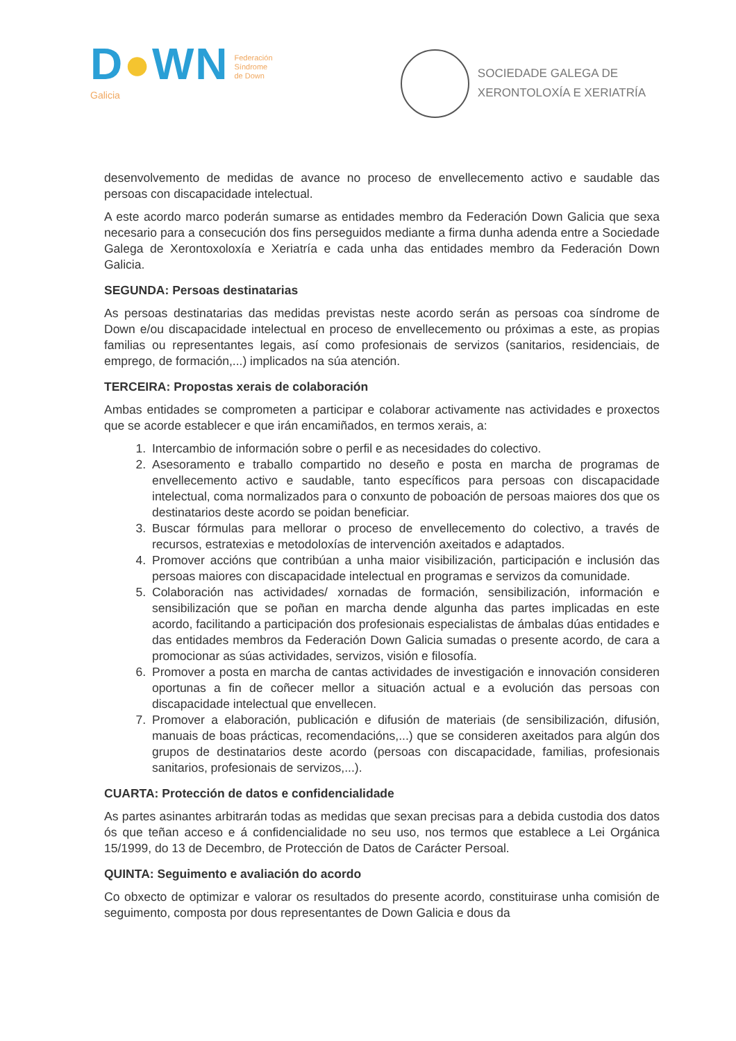D●WN
Galicia
Federación
Síndrome
de Down
SOCIEDADE GALEGA DE
XERONTOLOXÍA E XERIATRÍA
desenvolvemento de medidas de avance no proceso de envellecemento activo e saudable das persoas con discapacidade intelectual.
A este acordo marco poderán sumarse as entidades membro da Federación Down Galicia que sexa necesario para a consecución dos fins perseguidos mediante a firma dunha adenda entre a Sociedade Galega de Xerontoxoloxía e Xeriatría e cada unha das entidades membro da Federación Down Galicia.
SEGUNDA: Persoas destinatarias
As persoas destinatarias das medidas previstas neste acordo serán as persoas coa síndrome de Down e/ou discapacidade intelectual en proceso de envellecemento ou próximas a este, as propias familias ou representantes legais, así como profesionais de servizos (sanitarios, residenciais, de emprego, de formación,...) implicados na súa atención.
TERCEIRA: Propostas xerais de colaboración
Ambas entidades se comprometen a participar e colaborar activamente nas actividades e proxectos que se acorde establecer e que irán encamiñados, en termos xerais, a:
1. Intercambio de información sobre o perfil e as necesidades do colectivo.
2. Asesoramento e traballo compartido no deseño e posta en marcha de programas de envellecemento activo e saudable, tanto específicos para persoas con discapacidade intelectual, coma normalizados para o conxunto de poboación de persoas maiores dos que os destinatarios deste acordo se poidan beneficiar.
3. Buscar fórmulas para mellorar o proceso de envellecemento do colectivo, a través de recursos, estratexias e metodoloxías de intervención axeitados e adaptados.
4. Promover accións que contribúan a unha maior visibilización, participación e inclusión das persoas maiores con discapacidade intelectual en programas e servizos da comunidade.
5. Colaboración nas actividades/ xornadas de formación, sensibilización, información e sensibilización que se poñan en marcha dende algunha das partes implicadas en este acordo, facilitando a participación dos profesionais especialistas de ámbalas dúas entidades e das entidades membros da Federación Down Galicia sumadas o presente acordo, de cara a promocionar as súas actividades, servizos, visión e filosofía.
6. Promover a posta en marcha de cantas actividades de investigación e innovación consideren oportunas a fin de coñecer mellor a situación actual e a evolución das persoas con discapacidade intelectual que envellecen.
7. Promover a elaboración, publicación e difusión de materiais (de sensibilización, difusión, manuais de boas prácticas, recomendacións,...) que se consideren axeitados para algún dos grupos de destinatarios deste acordo (persoas con discapacidade, familias, profesionais sanitarios, profesionais de servizos,...).
CUARTA: Protección de datos e confidencialidade
As partes asinantes arbitrarán todas as medidas que sexan precisas para a debida custodia dos datos ós que teñan acceso e á confidencialidade no seu uso, nos termos que establece a Lei Orgánica 15/1999, do 13 de Decembro, de Protección de Datos de Carácter Persoal.
QUINTA: Seguimento e avaliación do acordo
Co obxecto de optimizar e valorar os resultados do presente acordo, constituirase unha comisión de seguimento, composta por dous representantes de Down Galicia e dous da